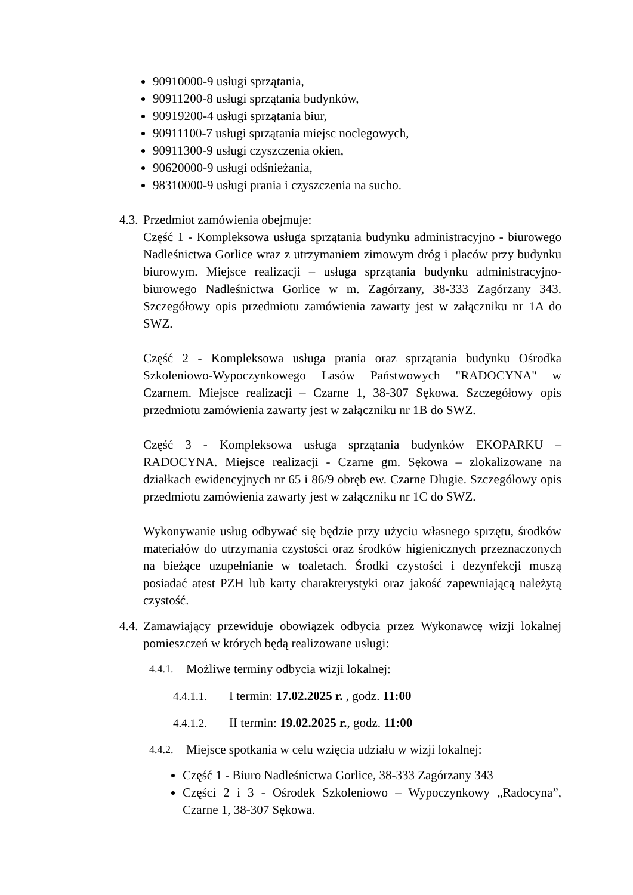90910000-9 usługi sprzątania,
90911200-8 usługi sprzątania budynków,
90919200-4 usługi sprzątania biur,
90911100-7 usługi sprzątania miejsc noclegowych,
90911300-9 usługi czyszczenia okien,
90620000-9 usługi odśnieżania,
98310000-9 usługi prania i czyszczenia na sucho.
4.3.
Przedmiot zamówienia obejmuje:
Część 1 - Kompleksowa usługa sprzątania budynku administracyjno - biurowego Nadleśnictwa Gorlice wraz z utrzymaniem zimowym dróg i placów przy budynku biurowym. Miejsce realizacji – usługa sprzątania budynku administracyjno-biurowego Nadleśnictwa Gorlice w m. Zagórzany, 38-333 Zagórzany 343. Szczegółowy opis przedmiotu zamówienia zawarty jest w załączniku nr 1A do SWZ.
Część 2 - Kompleksowa usługa prania oraz sprzątania budynku Ośrodka Szkoleniowo-Wypoczynkowego Lasów Państwowych "RADOCYNA" w Czarnem. Miejsce realizacji – Czarne 1, 38-307 Sękowa. Szczegółowy opis przedmiotu zamówienia zawarty jest w załączniku nr 1B do SWZ.
Część 3 - Kompleksowa usługa sprzątania budynków EKOPARKU – RADOCYNA. Miejsce realizacji - Czarne gm. Sękowa – zlokalizowane na działkach ewidencyjnych nr 65 i 86/9 obręb ew. Czarne Długie. Szczegółowy opis przedmiotu zamówienia zawarty jest w załączniku nr 1C do SWZ.
Wykonywanie usług odbywać się będzie przy użyciu własnego sprzętu, środków materiałów do utrzymania czystości oraz środków higienicznych przeznaczonych na bieżące uzupełnianie w toaletach. Środki czystości i dezynfekcji muszą posiadać atest PZH lub karty charakterystyki oraz jakość zapewniającą należytą czystość.
4.4.
Zamawiający przewiduje obowiązek odbycia przez Wykonawcę wizji lokalnej pomieszczeń w których będą realizowane usługi:
4.4.1.
Możliwe terminy odbycia wizji lokalnej:
4.4.1.1. I termin: 17.02.2025 r. , godz. 11:00
4.4.1.2. II termin: 19.02.2025 r., godz. 11:00
4.4.2.
Miejsce spotkania w celu wzięcia udziału w wizji lokalnej:
Część 1 - Biuro Nadleśnictwa Gorlice, 38-333 Zagórzany 343
Części 2 i 3 - Ośrodek Szkoleniowo – Wypoczynkowy „Radocyna”, Czarne 1, 38-307 Sękowa.